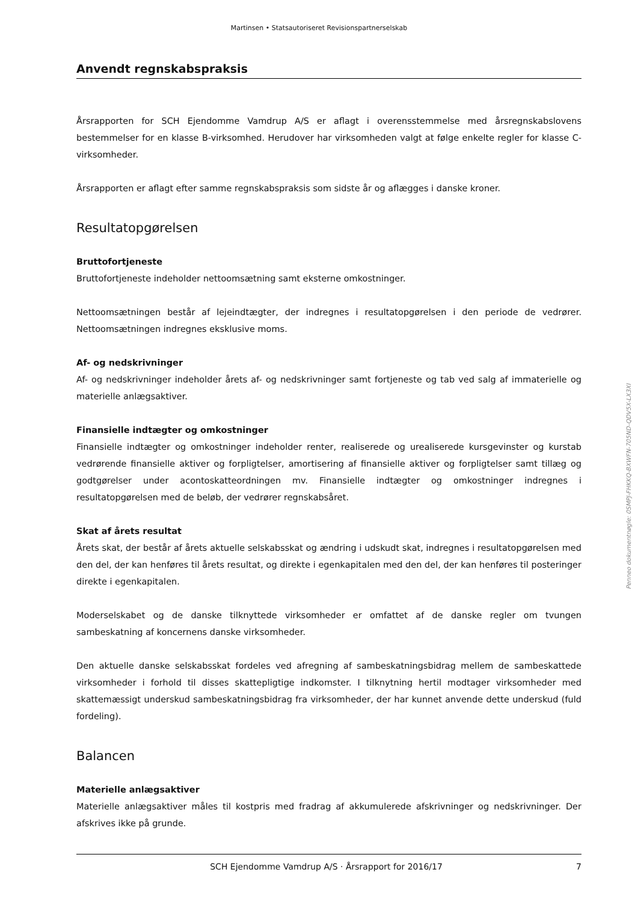Martinsen • Statsautoriseret Revisionspartnerselskab
Anvendt regnskabspraksis
Årsrapporten for SCH Ejendomme Vamdrup A/S er aflagt i overensstemmelse med årsregnskabslovens bestemmelser for en klasse B-virksomhed. Herudover har virksomheden valgt at følge enkelte regler for klasse C-virksomheder.
Årsrapporten er aflagt efter samme regnskabspraksis som sidste år og aflægges i danske kroner.
Resultatopgørelsen
Bruttofortjeneste
Bruttofortjeneste indeholder nettoomsætning samt eksterne omkostninger.
Nettoomsætningen består af lejeindtægter, der indregnes i resultatopgørelsen i den periode de vedrører. Nettoomsætningen indregnes eksklusive moms.
Af- og nedskrivninger
Af- og nedskrivninger indeholder årets af- og nedskrivninger samt fortjeneste og tab ved salg af immaterielle og materielle anlægsaktiver.
Finansielle indtægter og omkostninger
Finansielle indtægter og omkostninger indeholder renter, realiserede og urealiserede kursgevinster og kurstab vedrørende finansielle aktiver og forpligtelser, amortisering af finansielle aktiver og forpligtelser samt tillæg og godtgørelser under acontoskatteordningen mv. Finansielle indtægter og omkostninger indregnes i resultatopgørelsen med de beløb, der vedrører regnskabsåret.
Skat af årets resultat
Årets skat, der består af årets aktuelle selskabsskat og ændring i udskudt skat, indregnes i resultatopgørelsen med den del, der kan henføres til årets resultat, og direkte i egenkapitalen med den del, der kan henføres til posteringer direkte i egenkapitalen.
Moderselskabet og de danske tilknyttede virksomheder er omfattet af de danske regler om tvungen sambeskatning af koncernens danske virksomheder.
Den aktuelle danske selskabsskat fordeles ved afregning af sambeskatningsbidrag mellem de sambeskattede virksomheder i forhold til disses skattepligtige indkomster. I tilknytning hertil modtager virksomheder med skattemæssigt underskud sambeskatningsbidrag fra virksomheder, der har kunnet anvende dette underskud (fuld fordeling).
Balancen
Materielle anlægsaktiver
Materielle anlægsaktiver måles til kostpris med fradrag af akkumulerede afskrivninger og nedskrivninger. Der afskrives ikke på grunde.
Penneo dokumentnøgle: 0SMPJ-FHKKQ-BXWFN-705ND-QDV5X-LX3XI
SCH Ejendomme Vamdrup A/S · Årsrapport for 2016/17 7